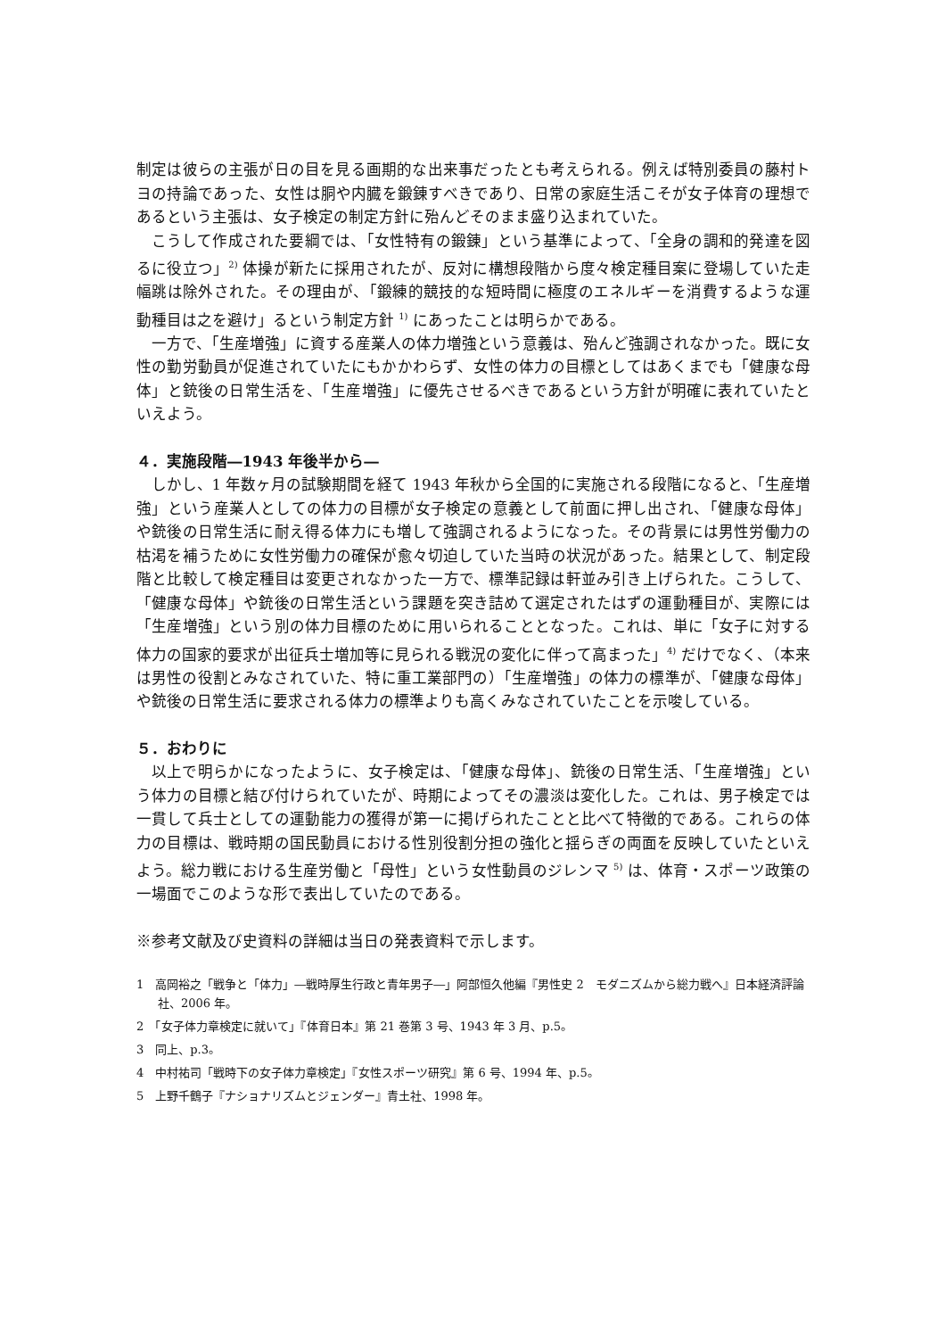制定は彼らの主張が日の目を見る画期的な出来事だったとも考えられる。例えば特別委員の藤村トヨの持論であった、女性は胴や内臓を鍛錬すべきであり、日常の家庭生活こそが女子体育の理想であるという主張は、女子検定の制定方針に殆んどそのまま盛り込まれていた。
こうして作成された要綱では、「女性特有の鍛錬」という基準によって、「全身の調和的発達を図るに役立つ」<sup>2)</sup> 体操が新たに採用されたが、反対に構想段階から度々検定種目案に登場していた走幅跳は除外された。その理由が、「鍛練的競技的な短時間に極度のエネルギーを消費するような運動種目は之を避け」るという制定方針 <sup>1)</sup> にあったことは明らかである。
一方で、「生産増強」に資する産業人の体力増強という意義は、殆んど強調されなかった。既に女性の勤労動員が促進されていたにもかかわらず、女性の体力の目標としてはあくまでも「健康な母体」と銃後の日常生活を、「生産増強」に優先させるべきであるという方針が明確に表れていたといえよう。
４．実施段階―1943 年後半から―
しかし、1 年数ヶ月の試験期間を経て 1943 年秋から全国的に実施される段階になると、「生産増強」という産業人としての体力の目標が女子検定の意義として前面に押し出され、「健康な母体」や銃後の日常生活に耐え得る体力にも増して強調されるようになった。その背景には男性労働力の枯渇を補うために女性労働力の確保が愈々切迫していた当時の状況があった。結果として、制定段階と比較して検定種目は変更されなかった一方で、標準記録は軒並み引き上げられた。こうして、「健康な母体」や銃後の日常生活という課題を突き詰めて選定されたはずの運動種目が、実際には「生産増強」という別の体力目標のために用いられることとなった。これは、単に「女子に対する体力の国家的要求が出征兵士増加等に見られる戦況の変化に伴って高まった」<sup>4)</sup> だけでなく、（本来は男性の役割とみなされていた、特に重工業部門の）「生産増強」の体力の標準が、「健康な母体」や銃後の日常生活に要求される体力の標準よりも高くみなされていたことを示唆している。
５．おわりに
以上で明らかになったように、女子検定は、「健康な母体」、銃後の日常生活、「生産増強」という体力の目標と結び付けられていたが、時期によってその濃淡は変化した。これは、男子検定では一貫して兵士としての運動能力の獲得が第一に掲げられたことと比べて特徴的である。これらの体力の目標は、戦時期の国民動員における性別役割分担の強化と揺らぎの両面を反映していたといえよう。総力戦における生産労働と「母性」という女性動員のジレンマ <sup>5)</sup> は、体育・スポーツ政策の一場面でこのような形で表出していたのである。
※参考文献及び史資料の詳細は当日の発表資料で示します。
1　高岡裕之「戦争と「体力」―戦時厚生行政と青年男子―」阿部恒久他編『男性史 2　モダニズムから総力戦へ』日本経済評論社、2006 年。
2　「女子体力章検定に就いて」『体育日本』第 21 巻第 3 号、1943 年 3 月、p.5。
3　同上、p.3。
4　中村祐司「戦時下の女子体力章検定」『女性スポーツ研究』第 6 号、1994 年、p.5。
5　上野千鶴子『ナショナリズムとジェンダー』青土社、1998 年。